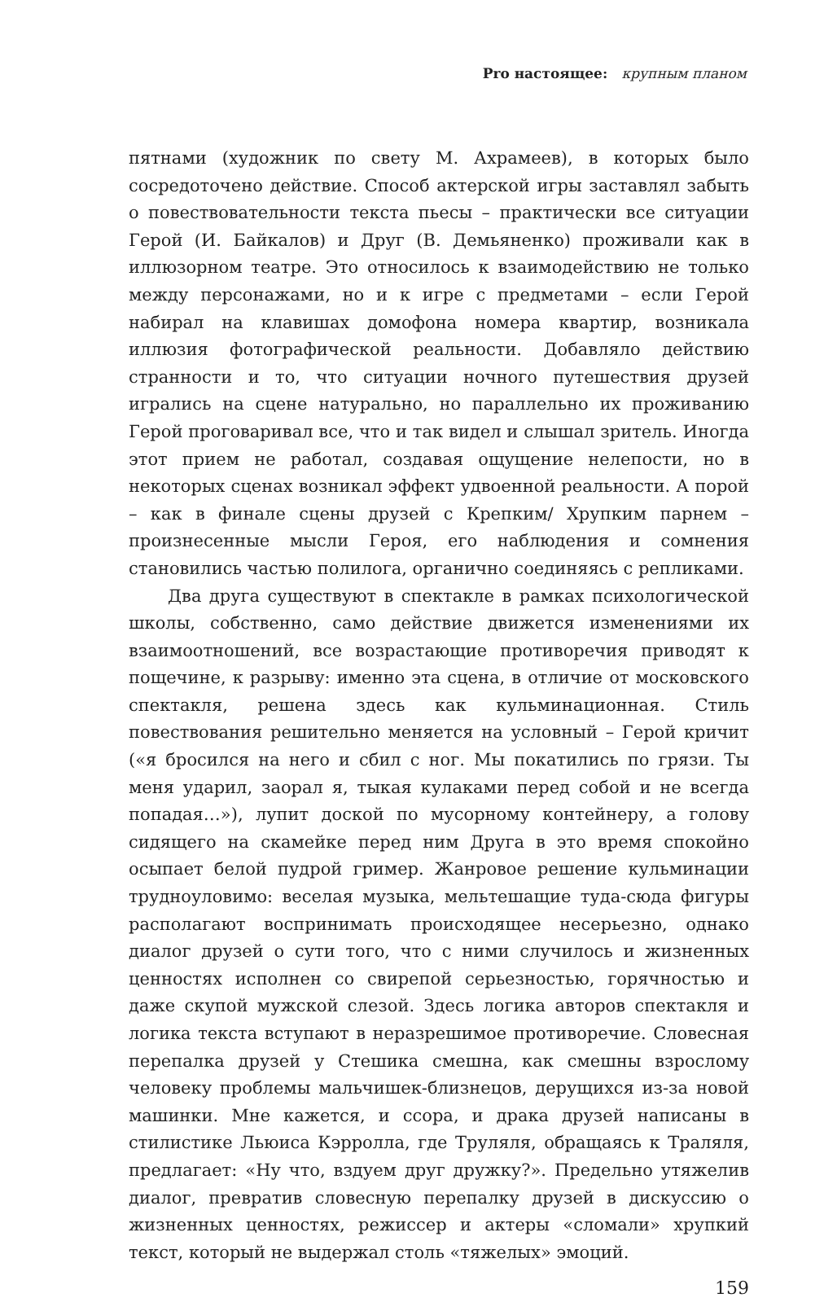Pro настоящее: крупным планом
пятнами (художник по свету М. Ахрамеев), в которых было сосредоточено действие. Способ актерской игры заставлял забыть о повествовательности текста пьесы – практически все ситуации Герой (И. Байкалов) и Друг (В. Демьяненко) проживали как в иллюзорном театре. Это относилось к взаимодействию не только между персонажами, но и к игре с предметами – если Герой набирал на клавишах домофона номера квартир, возникала иллюзия фотографической реальности. Добавляло действию странности и то, что ситуации ночного путешествия друзей игрались на сцене натурально, но параллельно их проживанию Герой проговаривал все, что и так видел и слышал зритель. Иногда этот прием не работал, создавая ощущение нелепости, но в некоторых сценах возникал эффект удвоенной реальности. А порой – как в финале сцены друзей с Крепким/ Хрупким парнем – произнесенные мысли Героя, его наблюдения и сомнения становились частью полилога, органично соединяясь с репликами.
Два друга существуют в спектакле в рамках психологической школы, собственно, само действие движется изменениями их взаимоотношений, все возрастающие противоречия приводят к пощечине, к разрыву: именно эта сцена, в отличие от московского спектакля, решена здесь как кульминационная. Стиль повествования решительно меняется на условный – Герой кричит («я бросился на него и сбил с ног. Мы покатились по грязи. Ты меня ударил, заорал я, тыкая кулаками перед собой и не всегда попадая…»), лупит доской по мусорному контейнеру, а голову сидящего на скамейке перед ним Друга в это время спокойно осыпает белой пудрой гример. Жанровое решение кульминации трудноуловимо: веселая музыка, мельтешащие туда-сюда фигуры располагают воспринимать происходящее несерьезно, однако диалог друзей о сути того, что с ними случилось и жизненных ценностях исполнен со свирепой серьезностью, горячностью и даже скупой мужской слезой. Здесь логика авторов спектакля и логика текста вступают в неразрешимое противоречие. Словесная перепалка друзей у Стешика смешна, как смешны взрослому человеку проблемы мальчишек-близнецов, дерущихся из-за новой машинки. Мне кажется, и ссора, и драка друзей написаны в стилистике Льюиса Кэрролла, где Труляля, обращаясь к Траляля, предлагает: «Ну что, вздуем друг дружку?». Предельно утяжелив диалог, превратив словесную перепалку друзей в дискуссию о жизненных ценностях, режиссер и актеры «сломали» хрупкий текст, который не выдержал столь «тяжелых» эмоций.
159